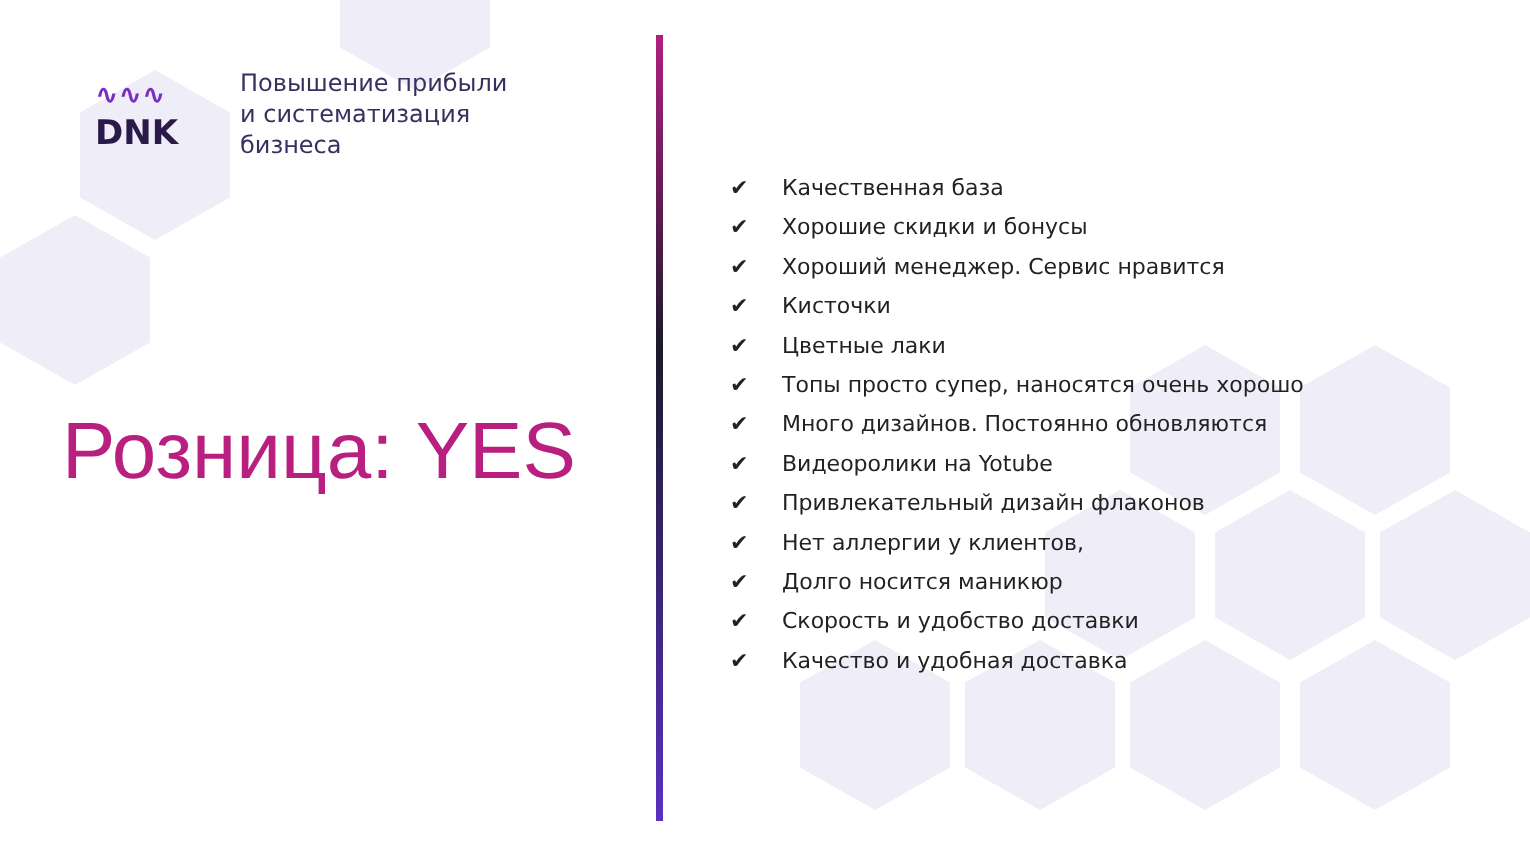∿∿∿
DNK
Повышение прибыли
и систематизация
бизнеса
Розница: YES
✔ Качественная база
✔ Хорошие скидки и бонусы
✔ Хороший менеджер. Сервис нравится
✔ Кисточки
✔ Цветные лаки
✔ Топы просто супер, наносятся очень хорошо
✔ Много дизайнов. Постоянно обновляются
✔ Видеоролики на Yotube
✔ Привлекательный дизайн флаконов
✔ Нет аллергии у клиентов,
✔ Долго носится маникюр
✔ Скорость и удобство доставки
✔ Качество и удобная доставка